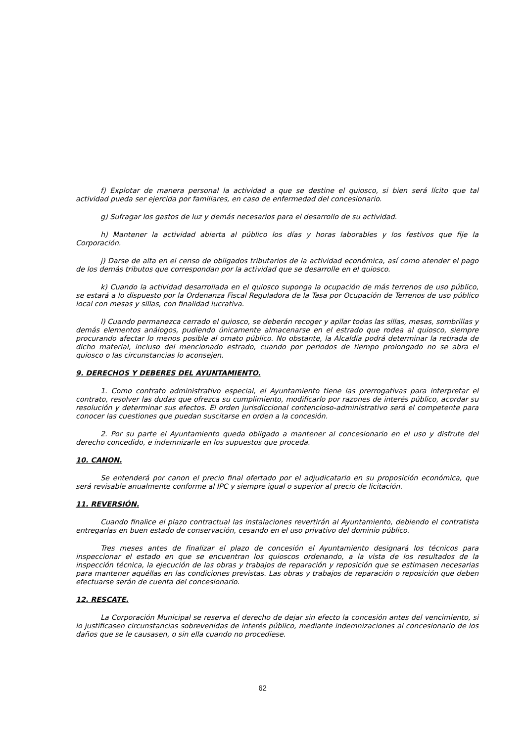f) Explotar de manera personal la actividad a que se destine el quiosco, si bien será lícito que tal actividad pueda ser ejercida por familiares, en caso de enfermedad del concesionario.
g) Sufragar los gastos de luz y demás necesarios para el desarrollo de su actividad.
h) Mantener la actividad abierta al público los días y horas laborables y los festivos que fije la Corporación.
j) Darse de alta en el censo de obligados tributarios de la actividad económica, así como atender el pago de los demás tributos que correspondan por la actividad que se desarrolle en el quiosco.
k) Cuando la actividad desarrollada en el quiosco suponga la ocupación de más terrenos de uso público, se estará a lo dispuesto por la Ordenanza Fiscal Reguladora de la Tasa por Ocupación de Terrenos de uso público local con mesas y sillas, con finalidad lucrativa.
l) Cuando permanezca cerrado el quiosco, se deberán recoger y apilar todas las sillas, mesas, sombrillas y demás elementos análogos, pudiendo únicamente almacenarse en el estrado que rodea al quiosco, siempre procurando afectar lo menos posible al ornato público. No obstante, la Alcaldía podrá determinar la retirada de dicho material, incluso del mencionado estrado, cuando por periodos de tiempo prolongado no se abra el quiosco o las circunstancias lo aconsejen.
9. DERECHOS Y DEBERES DEL AYUNTAMIENTO.
1. Como contrato administrativo especial, el Ayuntamiento tiene las prerrogativas para interpretar el contrato, resolver las dudas que ofrezca su cumplimiento, modificarlo por razones de interés público, acordar su resolución y determinar sus efectos. El orden jurisdiccional contencioso-administrativo será el competente para conocer las cuestiones que puedan suscitarse en orden a la concesión.
2. Por su parte el Ayuntamiento queda obligado a mantener al concesionario en el uso y disfrute del derecho concedido, e indemnizarle en los supuestos que proceda.
10. CANON.
Se entenderá por canon el precio final ofertado por el adjudicatario en su proposición económica, que será revisable anualmente conforme al IPC y siempre igual o superior al precio de licitación.
11. REVERSIÓN.
Cuando finalice el plazo contractual las instalaciones revertirán al Ayuntamiento, debiendo el contratista entregarlas en buen estado de conservación, cesando en el uso privativo del dominio público.
Tres meses antes de finalizar el plazo de concesión el Ayuntamiento designará los técnicos para inspeccionar el estado en que se encuentran los quioscos ordenando, a la vista de los resultados de la inspección técnica, la ejecución de las obras y trabajos de reparación y reposición que se estimasen necesarias para mantener aquéllas en las condiciones previstas. Las obras y trabajos de reparación o reposición que deben efectuarse serán de cuenta del concesionario.
12. RESCATE.
La Corporación Municipal se reserva el derecho de dejar sin efecto la concesión antes del vencimiento, si lo justificasen circunstancias sobrevenidas de interés público, mediante indemnizaciones al concesionario de los daños que se le causasen, o sin ella cuando no procediese.
62